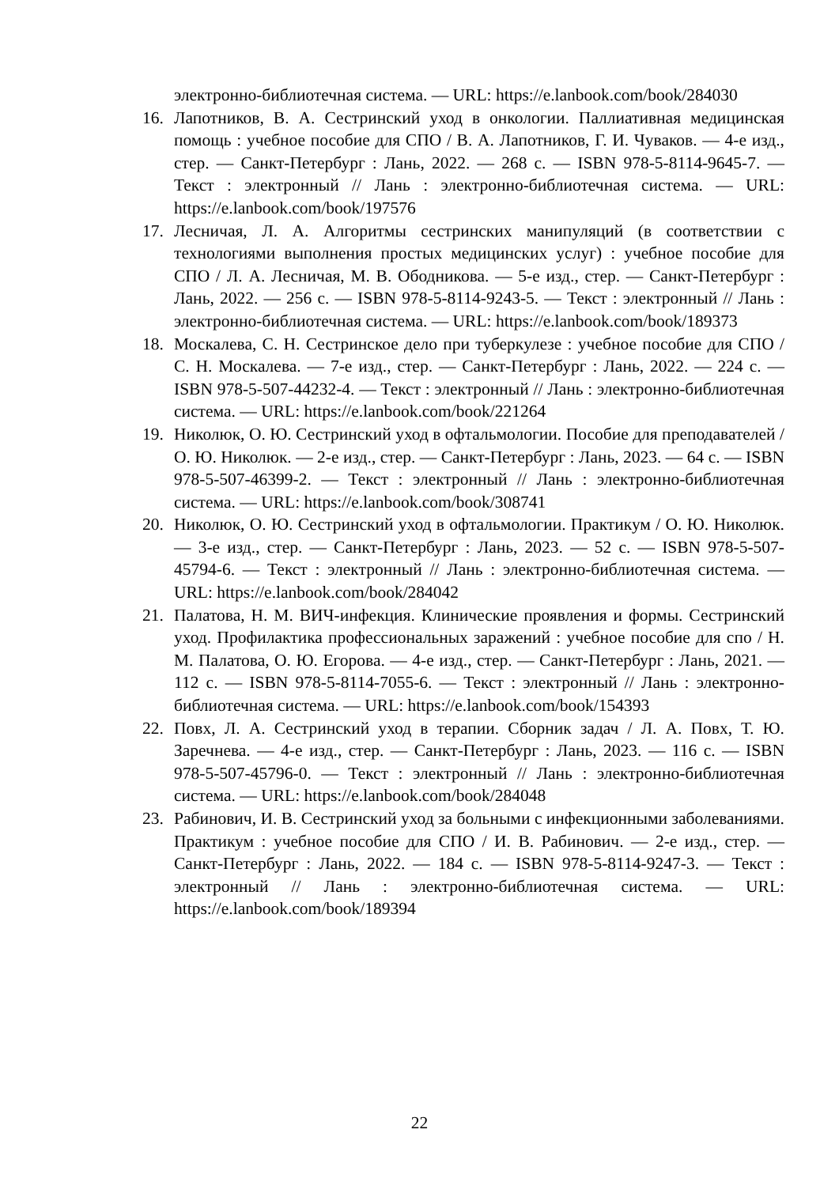электронно-библиотечная система. — URL: https://e.lanbook.com/book/284030
16. Лапотников, В. А. Сестринский уход в онкологии. Паллиативная медицинская помощь : учебное пособие для СПО / В. А. Лапотников, Г. И. Чуваков. — 4-е изд., стер. — Санкт-Петербург : Лань, 2022. — 268 с. — ISBN 978-5-8114-9645-7. — Текст : электронный // Лань : электронно-библиотечная система. — URL: https://e.lanbook.com/book/197576
17. Лесничая, Л. А. Алгоритмы сестринских манипуляций (в соответствии с технологиями выполнения простых медицинских услуг) : учебное пособие для СПО / Л. А. Лесничая, М. В. Ободникова. — 5-е изд., стер. — Санкт-Петербург : Лань, 2022. — 256 с. — ISBN 978-5-8114-9243-5. — Текст : электронный // Лань : электронно-библиотечная система. — URL: https://e.lanbook.com/book/189373
18. Москалева, С. Н. Сестринское дело при туберкулезе : учебное пособие для СПО / С. Н. Москалева. — 7-е изд., стер. — Санкт-Петербург : Лань, 2022. — 224 с. — ISBN 978-5-507-44232-4. — Текст : электронный // Лань : электронно-библиотечная система. — URL: https://e.lanbook.com/book/221264
19. Николюк, О. Ю. Сестринский уход в офтальмологии. Пособие для преподавателей / О. Ю. Николюк. — 2-е изд., стер. — Санкт-Петербург : Лань, 2023. — 64 с. — ISBN 978-5-507-46399-2. — Текст : электронный // Лань : электронно-библиотечная система. — URL: https://e.lanbook.com/book/308741
20. Николюк, О. Ю. Сестринский уход в офтальмологии. Практикум / О. Ю. Николюк. — 3-е изд., стер. — Санкт-Петербург : Лань, 2023. — 52 с. — ISBN 978-5-507-45794-6. — Текст : электронный // Лань : электронно-библиотечная система. — URL: https://e.lanbook.com/book/284042
21. Палатова, Н. М. ВИЧ-инфекция. Клинические проявления и формы. Сестринский уход. Профилактика профессиональных заражений : учебное пособие для спо / Н. М. Палатова, О. Ю. Егорова. — 4-е изд., стер. — Санкт-Петербург : Лань, 2021. — 112 с. — ISBN 978-5-8114-7055-6. — Текст : электронный // Лань : электронно-библиотечная система. — URL: https://e.lanbook.com/book/154393
22. Повх, Л. А. Сестринский уход в терапии. Сборник задач / Л. А. Повх, Т. Ю. Заречнева. — 4-е изд., стер. — Санкт-Петербург : Лань, 2023. — 116 с. — ISBN 978-5-507-45796-0. — Текст : электронный // Лань : электронно-библиотечная система. — URL: https://e.lanbook.com/book/284048
23. Рабинович, И. В. Сестринский уход за больными с инфекционными заболеваниями. Практикум : учебное пособие для СПО / И. В. Рабинович. — 2-е изд., стер. — Санкт-Петербург : Лань, 2022. — 184 с. — ISBN 978-5-8114-9247-3. — Текст : электронный // Лань : электронно-библиотечная система. — URL: https://e.lanbook.com/book/189394
22